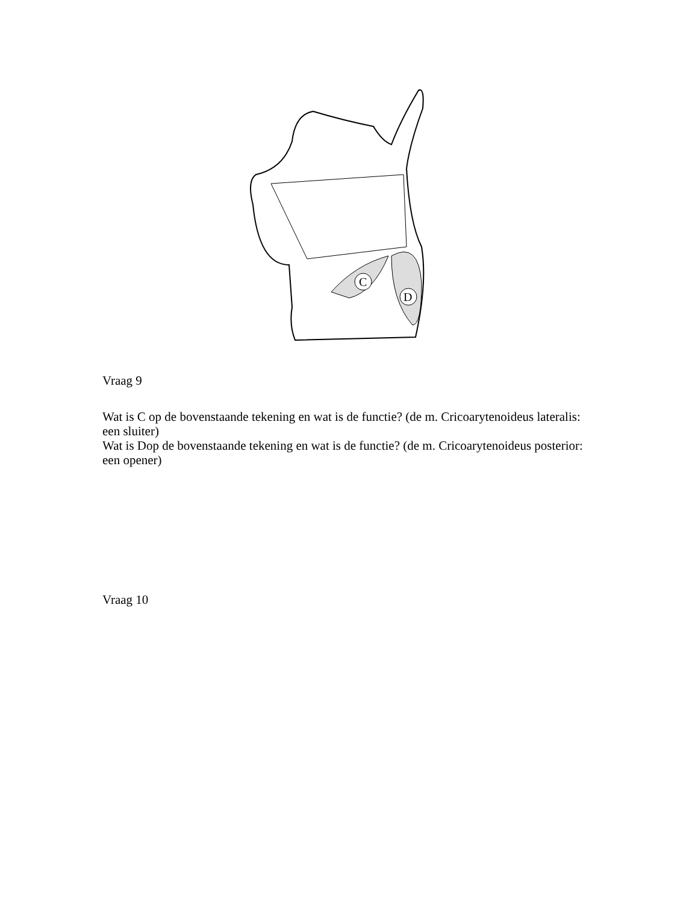C
D
Vraag 9
Wat is C op de bovenstaande tekening en wat is de functie? (de m. Cricoarytenoideus lateralis: een sluiter)
Wat is Dop de bovenstaande tekening en wat is de functie? (de m. Cricoarytenoideus posterior: een opener)
Vraag 10